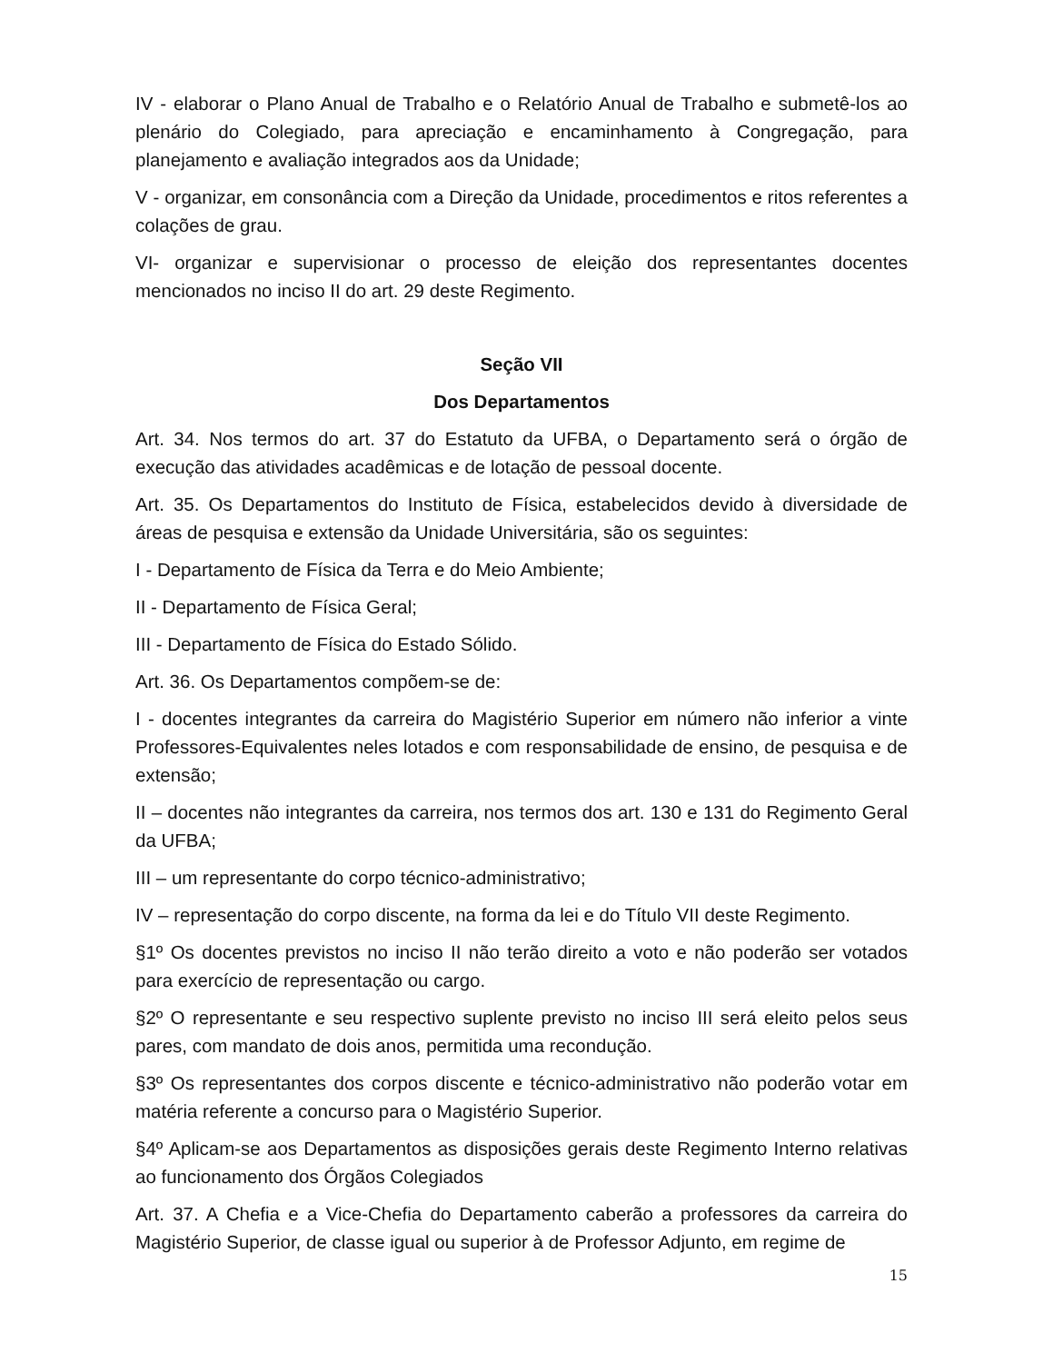IV - elaborar o Plano Anual de Trabalho e o Relatório Anual de Trabalho e submetê-los ao plenário do Colegiado, para apreciação e encaminhamento à Congregação, para planejamento e avaliação integrados aos da Unidade;
V - organizar, em consonância com a Direção da Unidade, procedimentos e ritos referentes a colações de grau.
VI- organizar e supervisionar o processo de eleição dos representantes docentes mencionados no inciso II do art. 29 deste Regimento.
Seção VII
Dos Departamentos
Art. 34. Nos termos do art. 37 do Estatuto da UFBA, o Departamento será o órgão de execução das atividades acadêmicas e de lotação de pessoal docente.
Art. 35. Os Departamentos do Instituto de Física, estabelecidos devido à diversidade de áreas de pesquisa e extensão da Unidade Universitária, são os seguintes:
I - Departamento de Física da Terra e do Meio Ambiente;
II - Departamento de Física Geral;
III - Departamento de Física do Estado Sólido.
Art. 36. Os Departamentos compõem-se de:
I - docentes integrantes da carreira do Magistério Superior em número não inferior a vinte Professores-Equivalentes neles lotados e com responsabilidade de ensino, de pesquisa e de extensão;
II – docentes não integrantes da carreira, nos termos dos art. 130 e 131 do Regimento Geral da UFBA;
III – um representante do corpo técnico-administrativo;
IV – representação do corpo discente, na forma da lei e do Título VII deste Regimento.
§1º Os docentes previstos no inciso II não terão direito a voto e não poderão ser votados para exercício de representação ou cargo.
§2º O representante e seu respectivo suplente previsto no inciso III será eleito pelos seus pares, com mandato de dois anos, permitida uma recondução.
§3º Os representantes dos corpos discente e técnico-administrativo não poderão votar em matéria referente a concurso para o Magistério Superior.
§4º Aplicam-se aos Departamentos as disposições gerais deste Regimento Interno relativas ao funcionamento dos Órgãos Colegiados
Art. 37. A Chefia e a Vice-Chefia do Departamento caberão a professores da carreira do Magistério Superior, de classe igual ou superior à de Professor Adjunto, em regime de
15